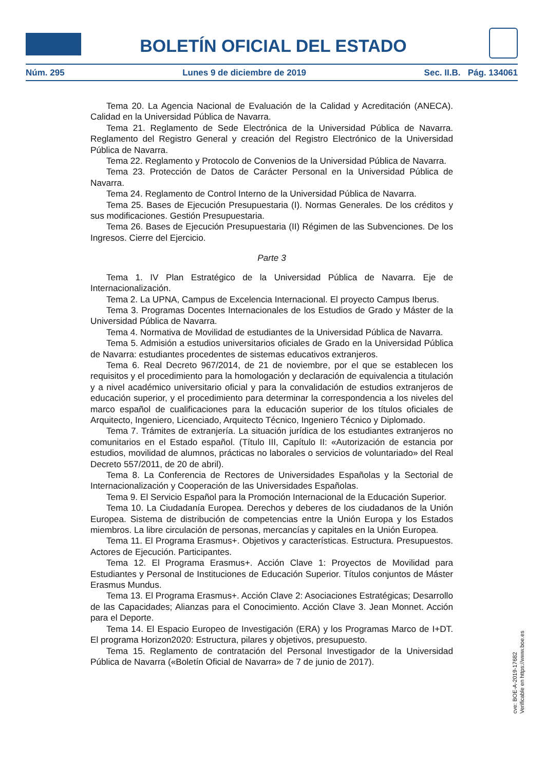BOLETÍN OFICIAL DEL ESTADO
Núm. 295 Lunes 9 de diciembre de 2019 Sec. II.B. Pág. 134061
Tema 20. La Agencia Nacional de Evaluación de la Calidad y Acreditación (ANECA). Calidad en la Universidad Pública de Navarra.
Tema 21. Reglamento de Sede Electrónica de la Universidad Pública de Navarra. Reglamento del Registro General y creación del Registro Electrónico de la Universidad Pública de Navarra.
Tema 22. Reglamento y Protocolo de Convenios de la Universidad Pública de Navarra.
Tema 23. Protección de Datos de Carácter Personal en la Universidad Pública de Navarra.
Tema 24. Reglamento de Control Interno de la Universidad Pública de Navarra.
Tema 25. Bases de Ejecución Presupuestaria (I). Normas Generales. De los créditos y sus modificaciones. Gestión Presupuestaria.
Tema 26. Bases de Ejecución Presupuestaria (II) Régimen de las Subvenciones. De los Ingresos. Cierre del Ejercicio.
Parte 3
Tema 1. IV Plan Estratégico de la Universidad Pública de Navarra. Eje de Internacionalización.
Tema 2. La UPNA, Campus de Excelencia Internacional. El proyecto Campus Iberus.
Tema 3. Programas Docentes Internacionales de los Estudios de Grado y Máster de la Universidad Pública de Navarra.
Tema 4. Normativa de Movilidad de estudiantes de la Universidad Pública de Navarra.
Tema 5. Admisión a estudios universitarios oficiales de Grado en la Universidad Pública de Navarra: estudiantes procedentes de sistemas educativos extranjeros.
Tema 6. Real Decreto 967/2014, de 21 de noviembre, por el que se establecen los requisitos y el procedimiento para la homologación y declaración de equivalencia a titulación y a nivel académico universitario oficial y para la convalidación de estudios extranjeros de educación superior, y el procedimiento para determinar la correspondencia a los niveles del marco español de cualificaciones para la educación superior de los títulos oficiales de Arquitecto, Ingeniero, Licenciado, Arquitecto Técnico, Ingeniero Técnico y Diplomado.
Tema 7. Trámites de extranjería. La situación jurídica de los estudiantes extranjeros no comunitarios en el Estado español. (Título III, Capítulo II: «Autorización de estancia por estudios, movilidad de alumnos, prácticas no laborales o servicios de voluntariado» del Real Decreto 557/2011, de 20 de abril).
Tema 8. La Conferencia de Rectores de Universidades Españolas y la Sectorial de Internacionalización y Cooperación de las Universidades Españolas.
Tema 9. El Servicio Español para la Promoción Internacional de la Educación Superior.
Tema 10. La Ciudadanía Europea. Derechos y deberes de los ciudadanos de la Unión Europea. Sistema de distribución de competencias entre la Unión Europa y los Estados miembros. La libre circulación de personas, mercancías y capitales en la Unión Europea.
Tema 11. El Programa Erasmus+. Objetivos y características. Estructura. Presupuestos. Actores de Ejecución. Participantes.
Tema 12. El Programa Erasmus+. Acción Clave 1: Proyectos de Movilidad para Estudiantes y Personal de Instituciones de Educación Superior. Títulos conjuntos de Máster Erasmus Mundus.
Tema 13. El Programa Erasmus+. Acción Clave 2: Asociaciones Estratégicas; Desarrollo de las Capacidades; Alianzas para el Conocimiento. Acción Clave 3. Jean Monnet. Acción para el Deporte.
Tema 14. El Espacio Europeo de Investigación (ERA) y los Programas Marco de I+DT. El programa Horizon2020: Estructura, pilares y objetivos, presupuesto.
Tema 15. Reglamento de contratación del Personal Investigador de la Universidad Pública de Navarra («Boletín Oficial de Navarra» de 7 de junio de 2017).
cve: BOE-A-2019-17682
Verificable en https://www.boe.es